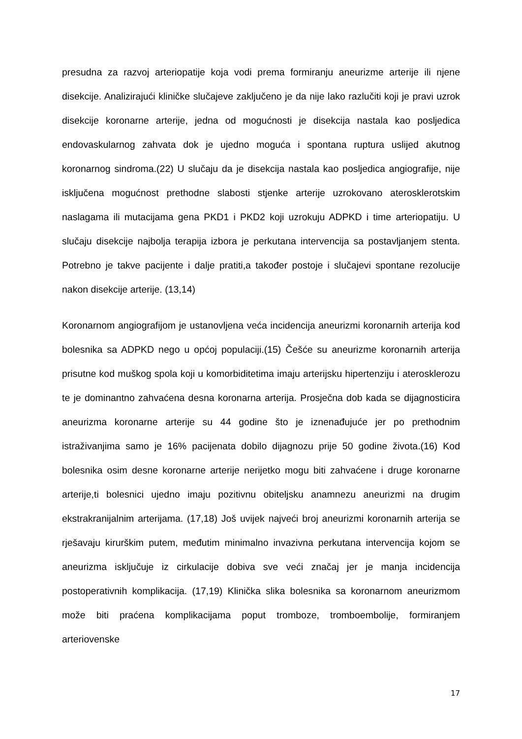presudna za razvoj arteriopatije koja vodi prema formiranju aneurizme arterije ili njene disekcije. Analizirajući kliničke slučajeve zaključeno je da nije lako razlučiti koji je pravi uzrok disekcije koronarne arterije, jedna od mogućnosti je disekcija nastala kao posljedica endovaskularnog zahvata dok je ujedno moguća i spontana ruptura uslijed akutnog koronarnog sindroma.(22) U slučaju da je disekcija nastala kao posljedica angiografije, nije isključena mogućnost prethodne slabosti stjenke arterije uzrokovano aterosklerotskim naslagama ili mutacijama gena PKD1 i PKD2 koji uzrokuju ADPKD i time arteriopatiju. U slučaju disekcije najbolja terapija izbora je perkutana intervencija sa postavljanjem stenta. Potrebno je takve pacijente i dalje pratiti,a također postoje i slučajevi spontane rezolucije nakon disekcije arterije. (13,14)
Koronarnom angiografijom je ustanovljena veća incidencija aneurizmi koronarnih arterija kod bolesnika sa ADPKD nego u općoj populaciji.(15) Češće su aneurizme koronarnih arterija prisutne kod muškog spola koji u komorbiditetima imaju arterijsku hipertenziju i aterosklerozu te je dominantno zahvaćena desna koronarna arterija. Prosječna dob kada se dijagnosticira aneurizma koronarne arterije su 44 godine što je iznenađujuće jer po prethodnim istraživanjima samo je 16% pacijenata dobilo dijagnozu prije 50 godine života.(16) Kod bolesnika osim desne koronarne arterije nerijetko mogu biti zahvaćene i druge koronarne arterije,ti bolesnici ujedno imaju pozitivnu obiteljsku anamnezu aneurizmi na drugim ekstrakranijalnim arterijama. (17,18) Još uvijek najveći broj aneurizmi koronarnih arterija se rješavaju kirurškim putem, međutim minimalno invazivna perkutana intervencija kojom se aneurizma isključuje iz cirkulacije dobiva sve veći značaj jer je manja incidencija postoperativnih komplikacija. (17,19) Klinička slika bolesnika sa koronarnom aneurizmom može biti praćena komplikacijama poput tromboze, tromboembolije, formiranjem arteriovenske
17